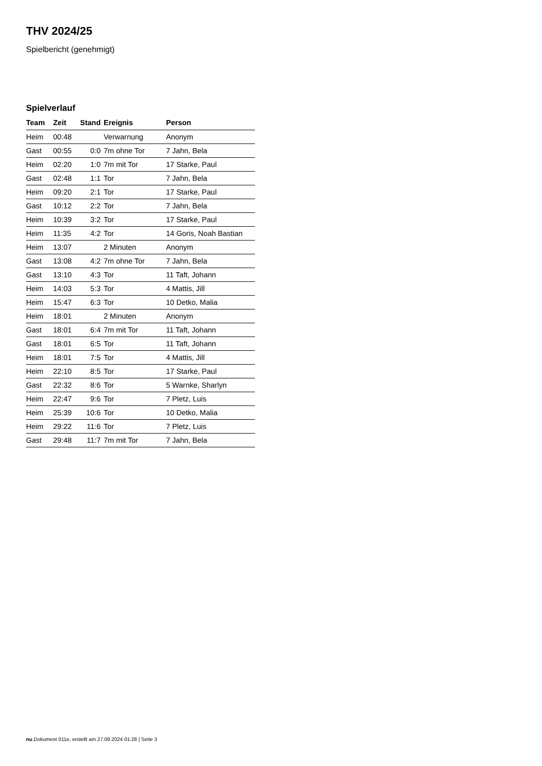THV 2024/25
Spielbericht (genehmigt)
Spielverlauf
| Team | Zeit | Stand | Ereignis | Person |
| --- | --- | --- | --- | --- |
| Heim | 00:48 | | Verwarnung | Anonym |
| Gast | 00:55 | 0:0 | 7m ohne Tor | 7 Jahn, Bela |
| Heim | 02:20 | 1:0 | 7m mit Tor | 17 Starke, Paul |
| Gast | 02:48 | 1:1 | Tor | 7 Jahn, Bela |
| Heim | 09:20 | 2:1 | Tor | 17 Starke, Paul |
| Gast | 10:12 | 2:2 | Tor | 7 Jahn, Bela |
| Heim | 10:39 | 3:2 | Tor | 17 Starke, Paul |
| Heim | 11:35 | 4:2 | Tor | 14 Goris, Noah Bastian |
| Heim | 13:07 | | 2 Minuten | Anonym |
| Gast | 13:08 | 4:2 | 7m ohne Tor | 7 Jahn, Bela |
| Gast | 13:10 | 4:3 | Tor | 11 Taft, Johann |
| Heim | 14:03 | 5:3 | Tor | 4 Mattis, Jill |
| Heim | 15:47 | 6:3 | Tor | 10 Detko, Malia |
| Heim | 18:01 | | 2 Minuten | Anonym |
| Gast | 18:01 | 6:4 | 7m mit Tor | 11 Taft, Johann |
| Gast | 18:01 | 6:5 | Tor | 11 Taft, Johann |
| Heim | 18:01 | 7:5 | Tor | 4 Mattis, Jill |
| Heim | 22:10 | 8:5 | Tor | 17 Starke, Paul |
| Gast | 22:32 | 8:6 | Tor | 5 Warnke, Sharlyn |
| Heim | 22:47 | 9:6 | Tor | 7 Pletz, Luis |
| Heim | 25:39 | 10:6 | Tor | 10 Detko, Malia |
| Heim | 29:22 | 11:6 | Tor | 7 Pletz, Luis |
| Gast | 29:48 | 11:7 | 7m mit Tor | 7 Jahn, Bela |
nu.Dokument 011e, erstellt am 27.09.2024 01:28 | Seite 3